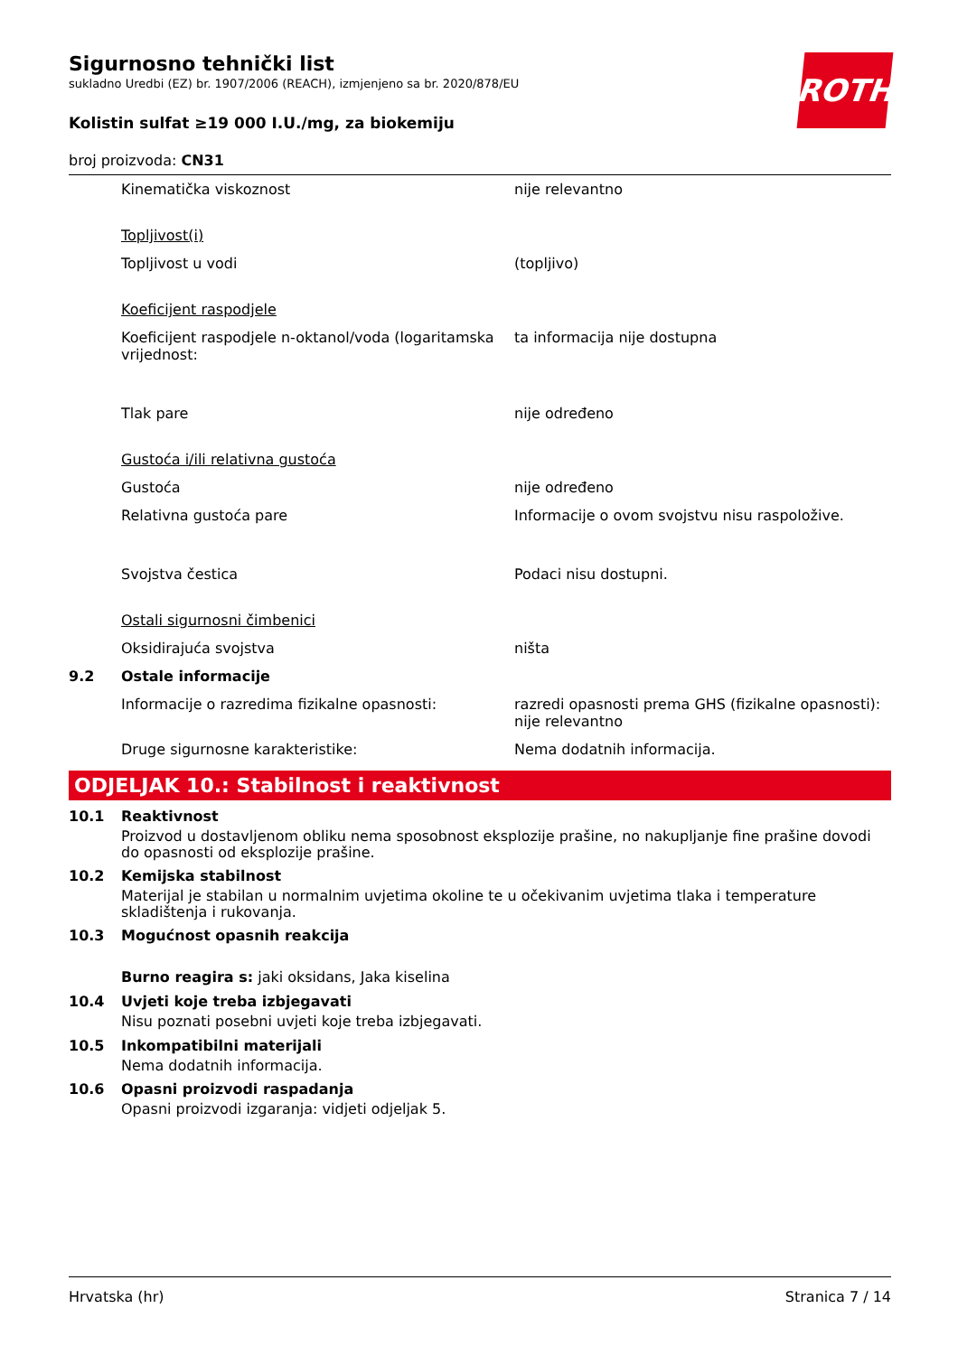ROTH
Sigurnosno tehnički list
sukladno Uredbi (EZ) br. 1907/2006 (REACH), izmjenjeno sa br. 2020/878/EU
Kolistin sulfat ≥19 000 I.U./mg, za biokemiju
broj proizvoda: CN31
| | Kinematička viskoznost | nije relevantno |
| | Topljivost(i) | |
| | Topljivost u vodi | (topljivo) |
| | Koeficijent raspodjele | |
| | Koeficijent raspodjele n-oktanol/voda (logaritamska vrijednost: | ta informacija nije dostupna |
| | Tlak pare | nije određeno |
| | Gustoća i/ili relativna gustoća | |
| | Gustoća | nije određeno |
| | Relativna gustoća pare | Informacije o ovom svojstvu nisu raspoložive. |
| | Svojstva čestica | Podaci nisu dostupni. |
| | Ostali sigurnosni čimbenici | |
| | Oksidirajuća svojstva | ništa |
| 9.2 | Ostale informacije | |
| | Informacije o razredima fizikalne opasnosti: | razredi opasnosti prema GHS (fizikalne opasnosti): nije relevantno |
| | Druge sigurnosne karakteristike: | Nema dodatnih informacija. |
ODJELJAK 10.: Stabilnost i reaktivnost
10.1 Reaktivnost
Proizvod u dostavljenom obliku nema sposobnost eksplozije prašine, no nakupljanje fine prašine dovodi do opasnosti od eksplozije prašine.
10.2 Kemijska stabilnost
Materijal je stabilan u normalnim uvjetima okoline te u očekivanim uvjetima tlaka i temperature skladištenja i rukovanja.
10.3 Mogućnost opasnih reakcija
Burno reagira s: jaki oksidans, Jaka kiselina
10.4 Uvjeti koje treba izbjegavati
Nisu poznati posebni uvjeti koje treba izbjegavati.
10.5 Inkompatibilni materijali
Nema dodatnih informacija.
10.6 Opasni proizvodi raspadanja
Opasni proizvodi izgaranja: vidjeti odjeljak 5.
Hrvatska (hr) Stranica 7 / 14